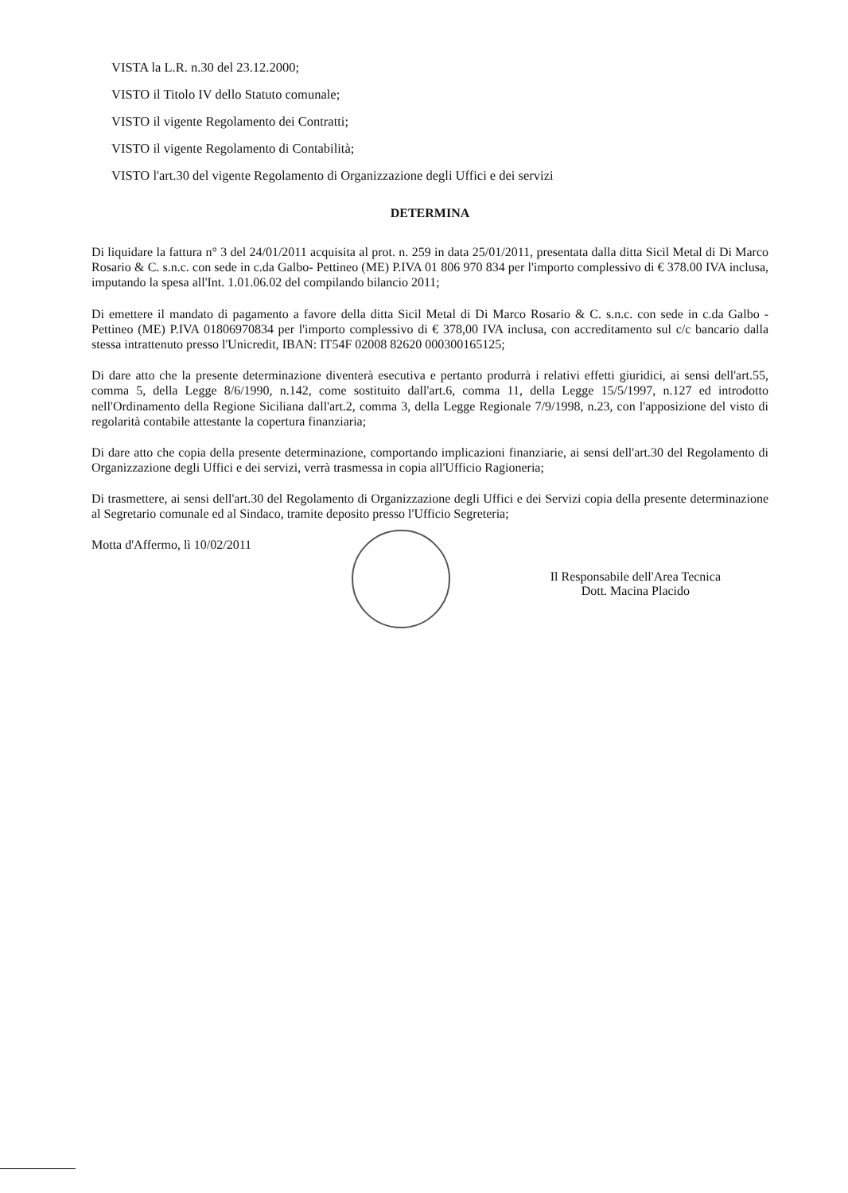VISTA la L.R. n.30 del 23.12.2000;
VISTO il Titolo IV dello Statuto comunale;
VISTO il vigente Regolamento dei Contratti;
VISTO il vigente Regolamento di Contabilità;
VISTO l'art.30 del vigente Regolamento di Organizzazione degli Uffici e dei servizi
DETERMINA
Di liquidare la fattura n° 3 del 24/01/2011 acquisita al prot. n. 259 in data 25/01/2011, presentata dalla ditta Sicil Metal di Di Marco Rosario & C. s.n.c. con sede in c.da Galbo- Pettineo (ME) P.IVA 01 806 970 834 per l'importo complessivo di € 378.00 IVA inclusa, imputando la spesa all'Int. 1.01.06.02 del compilando bilancio 2011;
Di emettere il mandato di pagamento a favore della ditta Sicil Metal di Di Marco Rosario & C. s.n.c. con sede in c.da Galbo - Pettineo (ME) P.IVA 01806970834 per l'importo complessivo di € 378,00 IVA inclusa, con accreditamento sul c/c bancario dalla stessa intrattenuto presso l'Unicredit, IBAN: IT54F 02008 82620 000300165125;
Di dare atto che la presente determinazione diventerà esecutiva e pertanto produrrà i relativi effetti giuridici, ai sensi dell'art.55, comma 5, della Legge 8/6/1990, n.142, come sostituito dall'art.6, comma 11, della Legge 15/5/1997, n.127 ed introdotto nell'Ordinamento della Regione Siciliana dall'art.2, comma 3, della Legge Regionale 7/9/1998, n.23, con l'apposizione del visto di regolarità contabile attestante la copertura finanziaria;
Di dare atto che copia della presente determinazione, comportando implicazioni finanziarie, ai sensi dell'art.30 del Regolamento di Organizzazione degli Uffici e dei servizi, verrà trasmessa in copia all'Ufficio Ragioneria;
Di trasmettere, ai sensi dell'art.30 del Regolamento di Organizzazione degli Uffici e dei Servizi copia della presente determinazione al Segretario comunale ed al Sindaco, tramite deposito presso l'Ufficio Segreteria;
Motta d'Affermo, lì 10/02/2011
Il Responsabile dell'Area Tecnica
Dott. Macina Placido